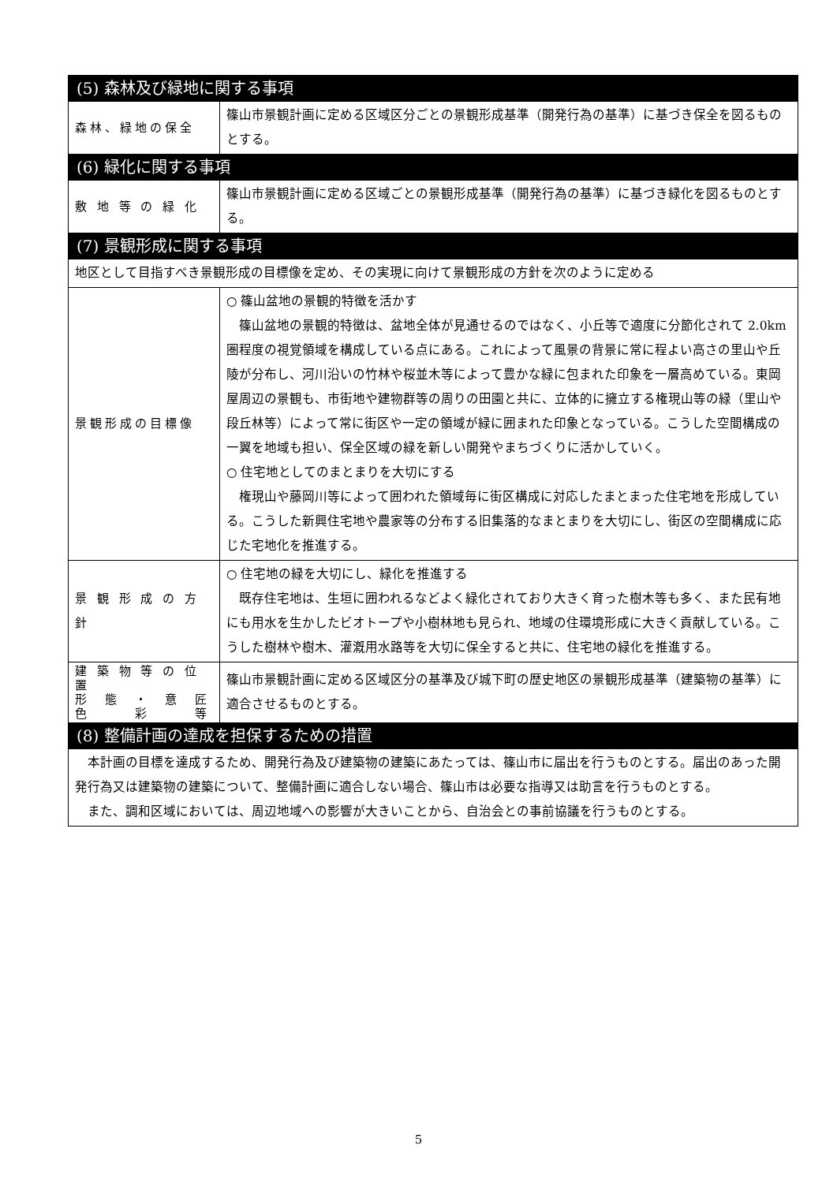| (5) 森林及び緑地に関する事項 | |
| 森林、緑地の保全 | 篠山市景観計画に定める区域区分ごとの景観形成基準（開発行為の基準）に基づき保全を図るものとする。 |
| (6) 緑化に関する事項 | |
| 敷 地 等 の 緑 化 | 篠山市景観計画に定める区域ごとの景観形成基準（開発行為の基準）に基づき緑化を図るものとする。 |
| (7) 景観形成に関する事項 | |
| 地区として目指すべき景観形成の目標像を定め、その実現に向けて景観形成の方針を次のように定める | |
| 景観形成の目標像 | ○ 篠山盆地の景観的特徴を活かす 篠山盆地の景観的特徴は、盆地全体が見通せるのではなく、小丘等で適度に分節化されて 2.0km 圏程度の視覚領域を構成している点にある。これによって風景の背景に常に程よい高さの里山や丘陵が分布し、河川沿いの竹林や桜並木等によって豊かな緑に包まれた印象を一層高めている。東岡屋周辺の景観も、市街地や建物群等の周りの田園と共に、立体的に擁立する権現山等の緑（里山や段丘林等）によって常に街区や一定の領域が緑に囲まれた印象となっている。こうした空間構成の一翼を地域も担い、保全区域の緑を新しい開発やまちづくりに活かしていく。 ○ 住宅地としてのまとまりを大切にする 権現山や藤岡川等によって囲われた領域毎に街区構成に対応したまとまった住宅地を形成している。こうした新興住宅地や農家等の分布する旧集落的なまとまりを大切にし、街区の空間構成に応じた宅地化を推進する。 |
| 景 観 形 成 の 方 針 | ○ 住宅地の緑を大切にし、緑化を推進する 既存住宅地は、生垣に囲われるなどよく緑化されており大きく育った樹木等も多く、また民有地にも用水を生かしたビオトープや小樹林地も見られ、地域の住環境形成に大きく貢献している。こうした樹林や樹木、灌漑用水路等を大切に保全すると共に、住宅地の緑化を推進する。 |
| 建 築 物 等 の 位 置 形 態 ・ 意 匠 色 彩 等 | 篠山市景観計画に定める区域区分の基準及び城下町の歴史地区の景観形成基準（建築物の基準）に適合させるものとする。 |
| (8) 整備計画の達成を担保するための措置 | |
| 本計画の目標を達成するため、開発行為及び建築物の建築にあたっては、篠山市に届出を行うものとする。届出のあった開発行為又は建築物の建築について、整備計画に適合しない場合、篠山市は必要な指導又は助言を行うものとする。 また、調和区域においては、周辺地域への影響が大きいことから、自治会との事前協議を行うものとする。 | |
5